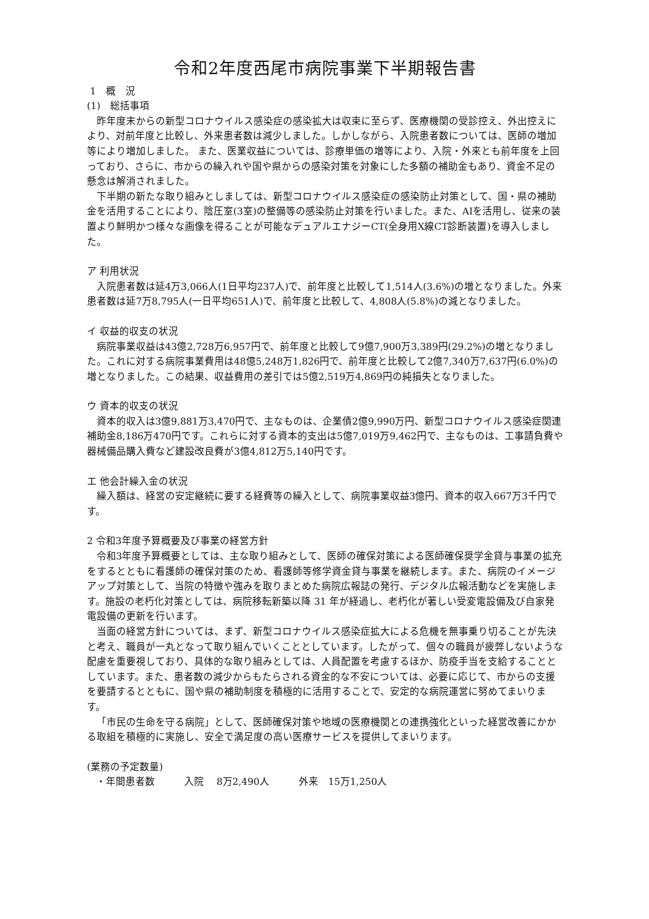令和2年度西尾市病院事業下半期報告書
1　概　況
(1)　総括事項
昨年度末からの新型コロナウイルス感染症の感染拡大は収束に至らず、医療機関の受診控え、外出控えにより、対前年度と比較し、外来患者数は減少しました。しかしながら、入院患者数については、医師の増加等により増加しました。 また、医業収益については、診療単価の増等により、入院・外来とも前年度を上回っており、さらに、市からの繰入れや国や県からの感染対策を対象にした多額の補助金もあり、資金不足の懸念は解消されました。
下半期の新たな取り組みとしましては、新型コロナウイルス感染症の感染防止対策として、国・県の補助金を活用することにより、陰圧室(3室)の整備等の感染防止対策を行いました。また、AIを活用し、従来の装置より鮮明かつ様々な画像を得ることが可能なデュアルエナジーCT(全身用X線CT診断装置)を導入しました。
ア 利用状況
入院患者数は延4万3,066人(1日平均237人)で、前年度と比較して1,514人(3.6%)の増となりました。外来患者数は延7万8,795人(一日平均651人)で、前年度と比較して、4,808人(5.8%)の減となりました。
イ 収益的収支の状況
病院事業収益は43億2,728万6,957円で、前年度と比較して9億7,900万3,389円(29.2%)の増となりました。これに対する病院事業費用は48億5,248万1,826円で、前年度と比較して2億7,340万7,637円(6.0%)の増となりました。この結果、収益費用の差引では5億2,519万4,869円の純損失となりました。
ウ 資本的収支の状況
資本的収入は3億9,881万3,470円で、主なものは、企業債2億9,990万円、新型コロナウイルス感染症関連補助金8,186万470円です。これらに対する資本的支出は5億7,019万9,462円で、主なものは、工事請負費や器械備品購入費など建設改良費が3億4,812万5,140円です。
エ 他会計繰入金の状況
繰入額は、経営の安定継続に要する経費等の繰入として、病院事業収益3億円、資本的収入667万3千円です。
2 令和3年度予算概要及び事業の経営方針
令和3年度予算概要としては、主な取り組みとして、医師の確保対策による医師確保奨学金貸与事業の拡充をするとともに看護師の確保対策のため、看護師等修学資金貸与事業を継続します。また、病院のイメージアップ対策として、当院の特徴や強みを取りまとめた病院広報誌の発行、デジタル広報活動などを実施します。施設の老朽化対策としては、病院移転新築以降 31 年が経過し、老朽化が著しい受変電設備及び自家発電設備の更新を行います。
当面の経営方針については、まず、新型コロナウイルス感染症拡大による危機を無事乗り切ることが先決と考え、職員が一丸となって取り組んでいくこととしています。したがって、個々の職員が疲弊しないような配慮を重要視しており、具体的な取り組みとしては、人員配置を考慮するほか、防疫手当を支給することとしています。また、患者数の減少からもたらされる資金的な不安については、必要に応じて、市からの支援を要請するとともに、国や県の補助制度を積極的に活用することで、安定的な病院運営に努めてまいります。
「市民の生命を守る病院」として、医師確保対策や地域の医療機関との連携強化といった経営改善にかかる取組を積極的に実施し、安全で満足度の高い医療サービスを提供してまいります。
(業務の予定数量)
・年間患者数　　　入院　 8万2,490人　　　外来　15万1,250人